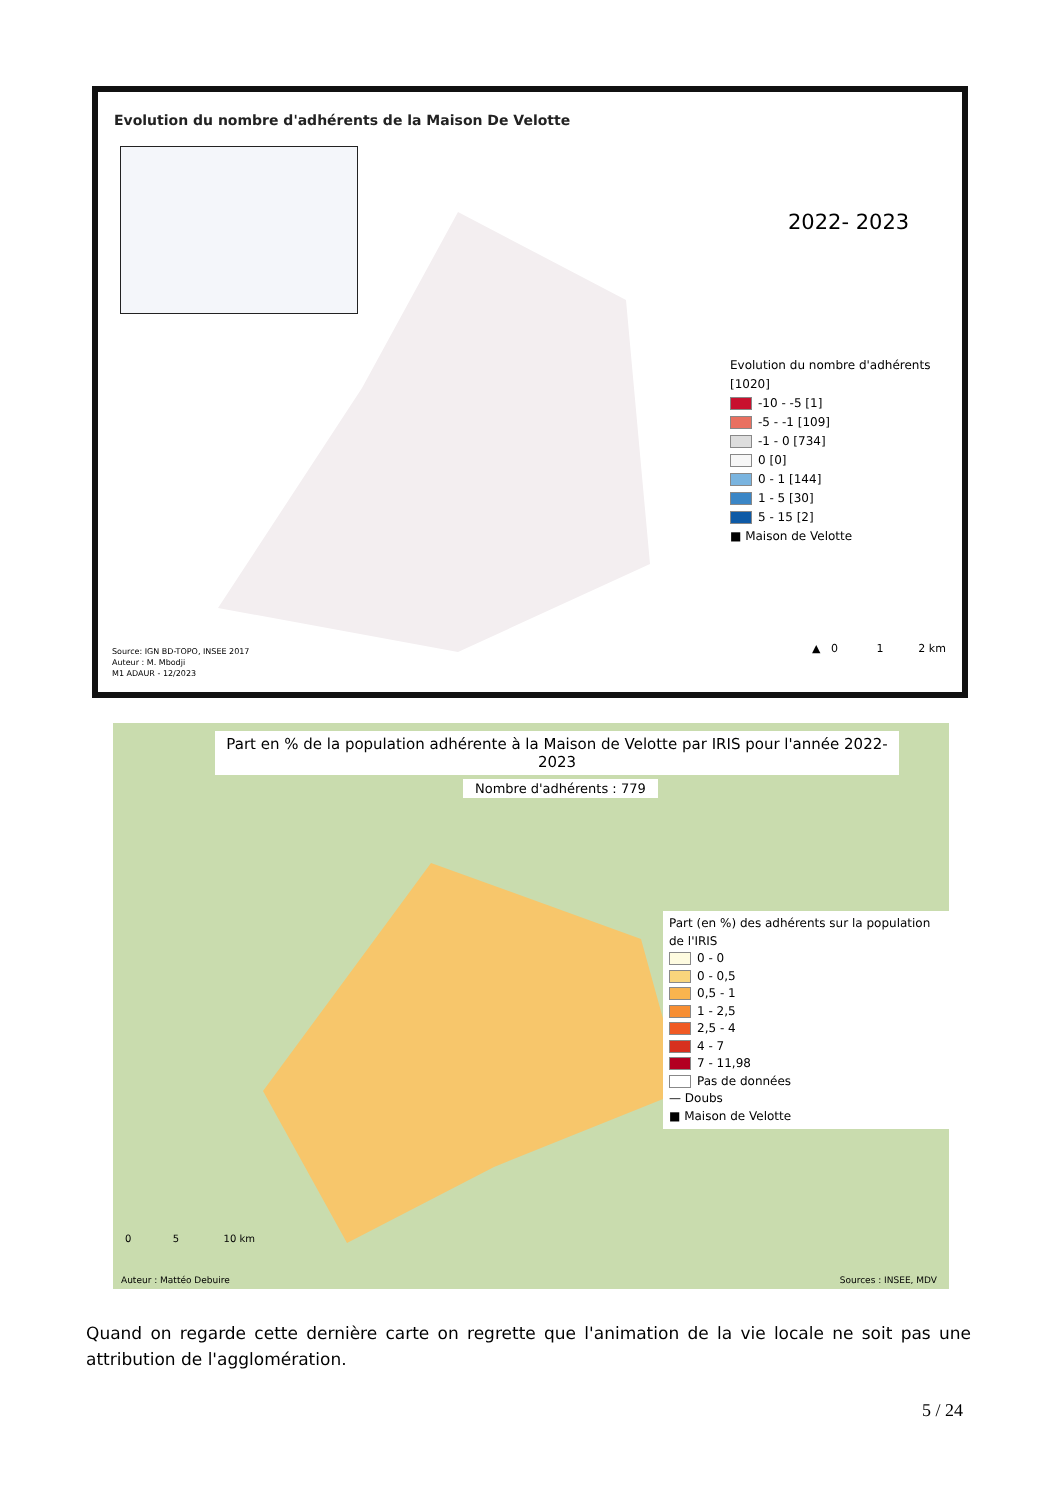Evolution du nombre d'adhérents de la Maison De Velotte
2022- 2023
Evolution du nombre d'adhérents [1020]
-10 - -5 [1]
-5 - -1 [109]
-1 - 0 [734]
0 [0]
0 - 1 [144]
1 - 5 [30]
5 - 15 [2]
■ Maison de Velotte
Source: IGN BD-TOPO, INSEE 2017
Auteur : M. Mbodji
M1 ADAUR - 12/2023
▲ 0 1 2 km
Part en % de la population adhérente à la Maison de Velotte par IRIS pour l'année 2022-2023
Nombre d'adhérents : 779
Part (en %) des adhérents sur la population de l'IRIS
0 - 0
0 - 0,5
0,5 - 1
1 - 2,5
2,5 - 4
4 - 7
7 - 11,98
Pas de données
— Doubs
■ Maison de Velotte
0 5 10 km
Auteur : Mattéo Debuire Sources : INSEE, MDV
Quand on regarde cette dernière carte on regrette que l'animation de la vie locale ne soit pas une attribution de l'agglomération.
5 / 24